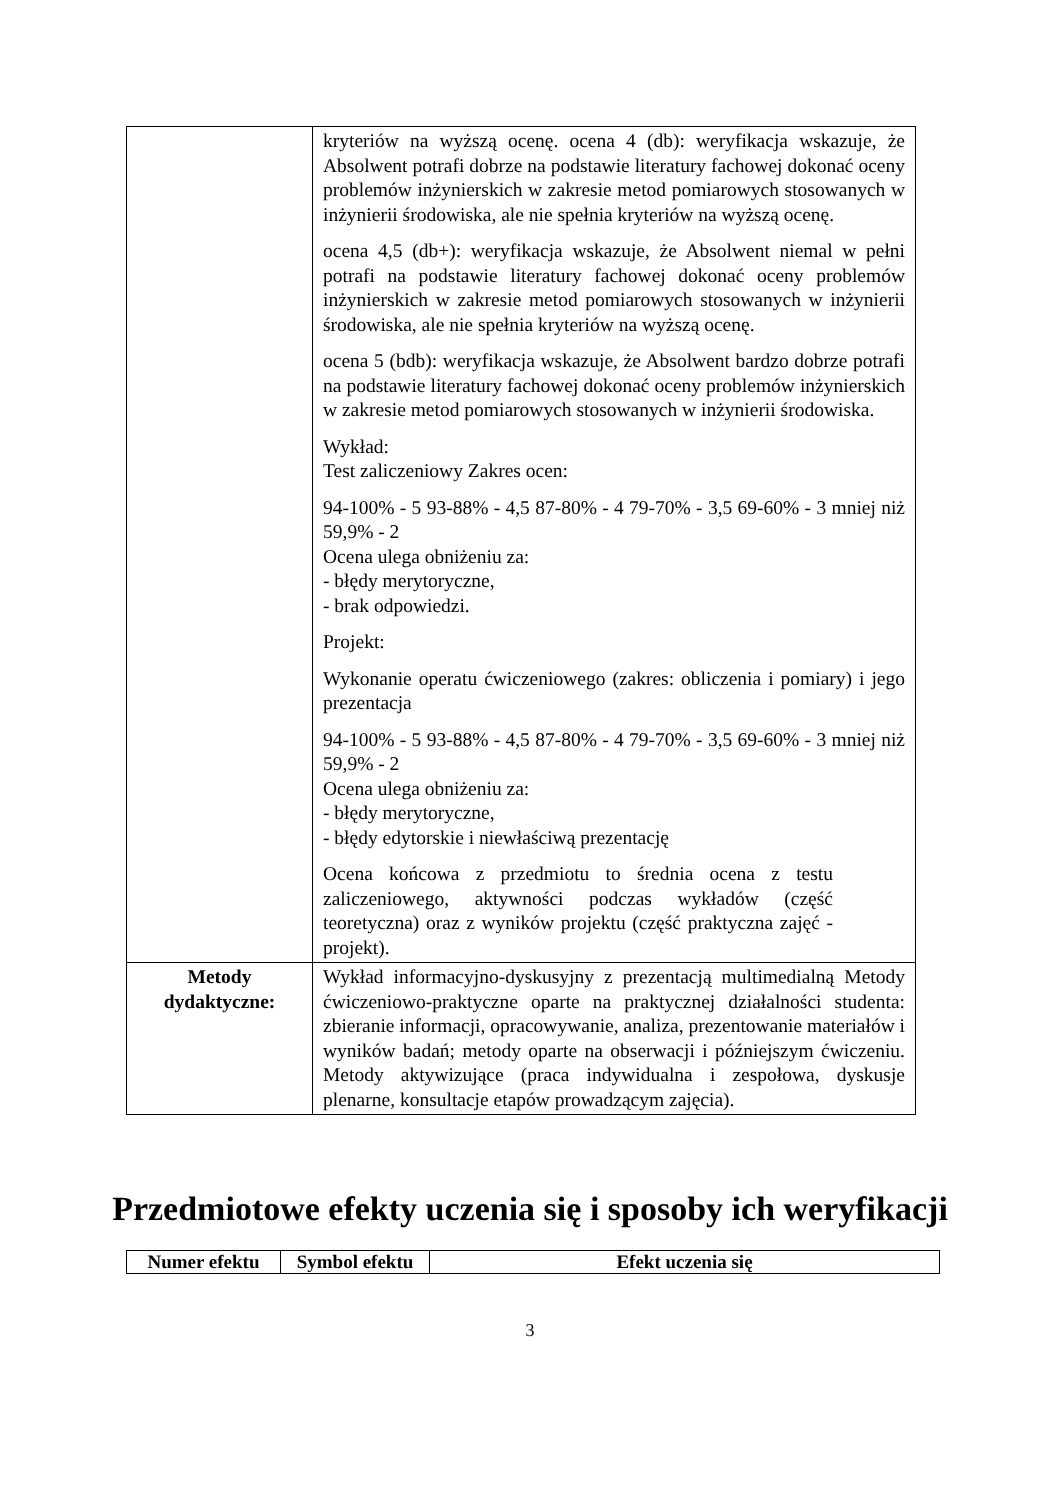| | kryteriów na wyższą ocenę. ocena 4 (db): weryfikacja wskazuje, że Absolwent potrafi dobrze na podstawie literatury fachowej dokonać oceny problemów inżynierskich w zakresie metod pomiarowych stosowanych w inżynierii środowiska, ale nie spełnia kryteriów na wyższą ocenę. ocena 4,5 (db+): weryfikacja wskazuje, że Absolwent niemal w pełni potrafi na podstawie literatury fachowej dokonać oceny problemów inżynierskich w zakresie metod pomiarowych stosowanych w inżynierii środowiska, ale nie spełnia kryteriów na wyższą ocenę. ocena 5 (bdb): weryfikacja wskazuje, że Absolwent bardzo dobrze potrafi na podstawie literatury fachowej dokonać oceny problemów inżynierskich w zakresie metod pomiarowych stosowanych w inżynierii środowiska. Wykład: Test zaliczeniowy Zakres ocen: 94-100% - 5 93-88% - 4,5 87-80% - 4 79-70% - 3,5 69-60% - 3 mniej niż 59,9% - 2 Ocena ulega obniżeniu za: - błędy merytoryczne, - brak odpowiedzi. Projekt: Wykonanie operatu ćwiczeniowego (zakres: obliczenia i pomiary) i jego prezentacja 94-100% - 5 93-88% - 4,5 87-80% - 4 79-70% - 3,5 69-60% - 3 mniej niż 59,9% - 2 Ocena ulega obniżeniu za: - błędy merytoryczne, - błędy edytorskie i niewłaściwą prezentację Ocena końcowa z przedmiotu to średnia ocena z testu zaliczeniowego, aktywności podczas wykładów (część teoretyczna) oraz z wyników projektu (część praktyczna zajęć - projekt). |
| Metody dydaktyczne: | Wykład informacyjno-dyskusyjny z prezentacją multimedialną Metody ćwiczeniowo-praktyczne oparte na praktycznej działalności studenta: zbieranie informacji, opracowywanie, analiza, prezentowanie materiałów i wyników badań; metody oparte na obserwacji i późniejszym ćwiczeniu. Metody aktywizujące (praca indywidualna i zespołowa, dyskusje plenarne, konsultacje etapów prowadzącym zajęcia). |
Przedmiotowe efekty uczenia się i sposoby ich weryfikacji
| Numer efektu | Symbol efektu | Efekt uczenia się |
| --- | --- | --- |
3